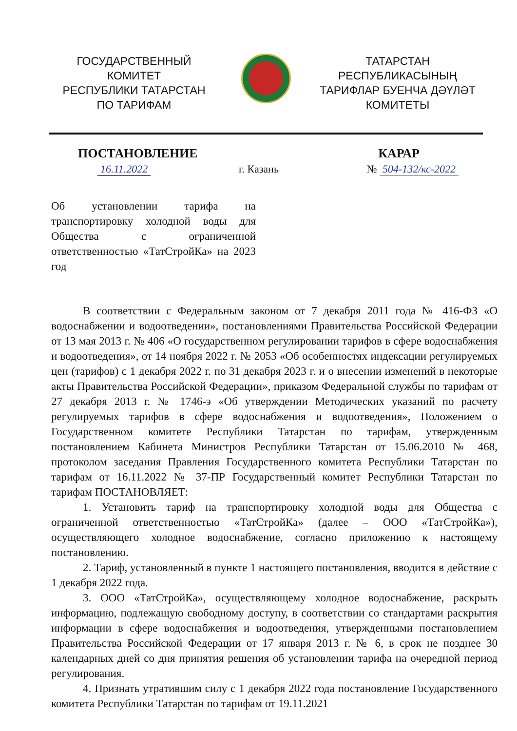ГОСУДАРСТВЕННЫЙ
КОМИТЕТ
РЕСПУБЛИКИ ТАТАРСТАН
ПО ТАРИФАМ
ТАТАРСТАН
РЕСПУБЛИКАСЫНЫҢ
ТАРИФЛАР БУЕНЧА ДӘҮЛӘТ
КОМИТЕТЫ
ПОСТАНОВЛЕНИЕ КАРАР
16.11.2022 г. Казань № 504-132/кс-2022
Об установлении тарифа на транспортировку холодной воды для Общества с ограниченной ответственностью «ТатСтройКа» на 2023 год
В соответствии с Федеральным законом от 7 декабря 2011 года № 416-ФЗ «О водоснабжении и водоотведении», постановлениями Правительства Российской Федерации от 13 мая 2013 г. № 406 «О государственном регулировании тарифов в сфере водоснабжения и водоотведения», от 14 ноября 2022 г. № 2053 «Об особенностях индексации регулируемых цен (тарифов) с 1 декабря 2022 г. по 31 декабря 2023 г. и о внесении изменений в некоторые акты Правительства Российской Федерации», приказом Федеральной службы по тарифам от 27 декабря 2013 г. № 1746-э «Об утверждении Методических указаний по расчету регулируемых тарифов в сфере водоснабжения и водоотведения», Положением о Государственном комитете Республики Татарстан по тарифам, утвержденным постановлением Кабинета Министров Республики Татарстан от 15.06.2010 № 468, протоколом заседания Правления Государственного комитета Республики Татарстан по тарифам от 16.11.2022 № 37-ПР Государственный комитет Республики Татарстан по тарифам ПОСТАНОВЛЯЕТ:
1. Установить тариф на транспортировку холодной воды для Общества с ограниченной ответственностью «ТатСтройКа» (далее – ООО «ТатСтройКа»), осуществляющего холодное водоснабжение, согласно приложению к настоящему постановлению.
2. Тариф, установленный в пункте 1 настоящего постановления, вводится в действие с 1 декабря 2022 года.
3. ООО «ТатСтройКа», осуществляющему холодное водоснабжение, раскрыть информацию, подлежащую свободному доступу, в соответствии со стандартами раскрытия информации в сфере водоснабжения и водоотведения, утвержденными постановлением Правительства Российской Федерации от 17 января 2013 г. № 6, в срок не позднее 30 календарных дней со дня принятия решения об установлении тарифа на очередной период регулирования.
4. Признать утратившим силу с 1 декабря 2022 года постановление Государственного комитета Республики Татарстан по тарифам от 19.11.2021